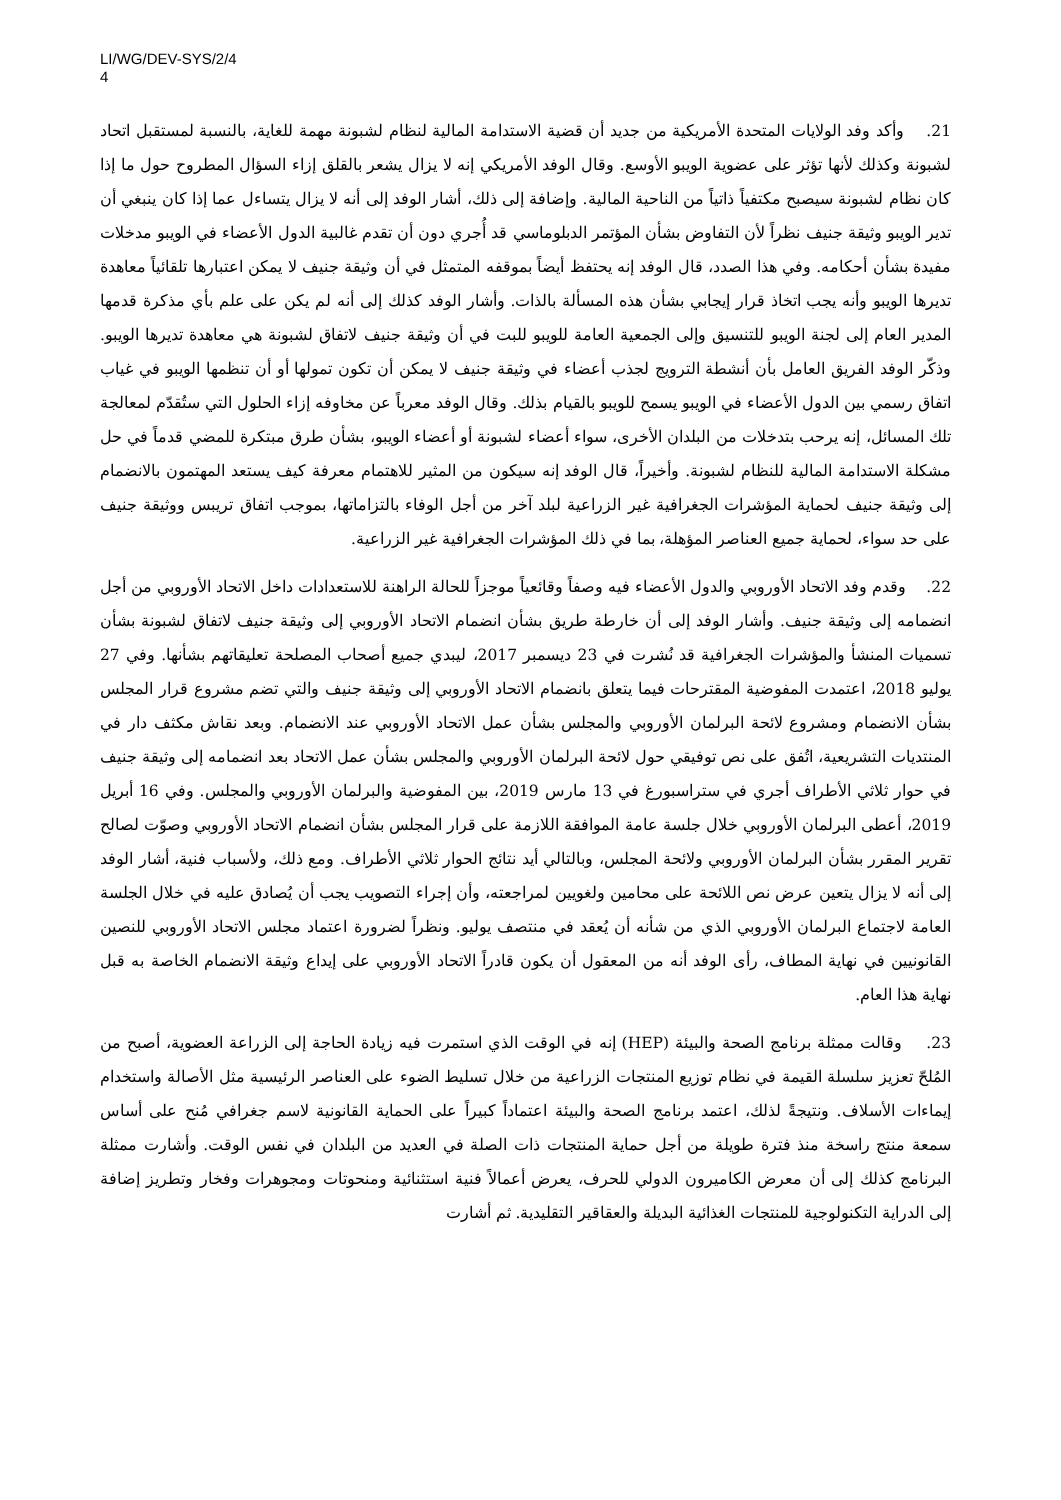LI/WG/DEV-SYS/2/4
4
21. وأكد وفد الولايات المتحدة الأمريكية من جديد أن قضية الاستدامة المالية لنظام لشبونة مهمة للغاية، بالنسبة لمستقبل اتحاد لشبونة وكذلك لأنها تؤثر على عضوية الويبو الأوسع. وقال الوفد الأمريكي إنه لا يزال يشعر بالقلق إزاء السؤال المطروح حول ما إذا كان نظام لشبونة سيصبح مكتفياً ذاتياً من الناحية المالية. وإضافة إلى ذلك، أشار الوفد إلى أنه لا يزال يتساءل عما إذا كان ينبغي أن تدير الويبو وثيقة جنيف نظراً لأن التفاوض بشأن المؤتمر الدبلوماسي قد أُجري دون أن تقدم غالبية الدول الأعضاء في الويبو مدخلات مفيدة بشأن أحكامه. وفي هذا الصدد، قال الوفد إنه يحتفظ أيضاً بموقفه المتمثل في أن وثيقة جنيف لا يمكن اعتبارها تلقائياً معاهدة تديرها الويبو وأنه يجب اتخاذ قرار إيجابي بشأن هذه المسألة بالذات. وأشار الوفد كذلك إلى أنه لم يكن على علم بأي مذكرة قدمها المدير العام إلى لجنة الويبو للتنسيق وإلى الجمعية العامة للويبو للبت في أن وثيقة جنيف لاتفاق لشبونة هي معاهدة تديرها الويبو. وذكّر الوفد الفريق العامل بأن أنشطة الترويج لجذب أعضاء في وثيقة جنيف لا يمكن أن تكون تمولها أو أن تنظمها الويبو في غياب اتفاق رسمي بين الدول الأعضاء في الويبو يسمح للويبو بالقيام بذلك. وقال الوفد معرباً عن مخاوفه إزاء الحلول التي ستُقدّم لمعالجة تلك المسائل، إنه يرحب بتدخلات من البلدان الأخرى، سواء أعضاء لشبونة أو أعضاء الويبو، بشأن طرق مبتكرة للمضي قدماً في حل مشكلة الاستدامة المالية للنظام لشبونة. وأخيراً، قال الوفد إنه سيكون من المثير للاهتمام معرفة كيف يستعد المهتمون بالانضمام إلى وثيقة جنيف لحماية المؤشرات الجغرافية غير الزراعية لبلد آخر من أجل الوفاء بالتزاماتها، بموجب اتفاق تريبس ووثيقة جنيف على حد سواء، لحماية جميع العناصر المؤهلة، بما في ذلك المؤشرات الجغرافية غير الزراعية.
22. وقدم وفد الاتحاد الأوروبي والدول الأعضاء فيه وصفاً وقائعياً موجزاً للحالة الراهنة للاستعدادات داخل الاتحاد الأوروبي من أجل انضمامه إلى وثيقة جنيف. وأشار الوفد إلى أن خارطة طريق بشأن انضمام الاتحاد الأوروبي إلى وثيقة جنيف لاتفاق لشبونة بشأن تسميات المنشأ والمؤشرات الجغرافية قد نُشرت في 23 ديسمبر 2017، ليبدي جميع أصحاب المصلحة تعليقاتهم بشأنها. وفي 27 يوليو 2018، اعتمدت المفوضية المقترحات فيما يتعلق بانضمام الاتحاد الأوروبي إلى وثيقة جنيف والتي تضم مشروع قرار المجلس بشأن الانضمام ومشروع لائحة البرلمان الأوروبي والمجلس بشأن عمل الاتحاد الأوروبي عند الانضمام. وبعد نقاش مكثف دار في المنتديات التشريعية، اتُفق على نص توفيقي حول لائحة البرلمان الأوروبي والمجلس بشأن عمل الاتحاد بعد انضمامه إلى وثيقة جنيف في حوار ثلاثي الأطراف أجري في ستراسبورغ في 13 مارس 2019، بين المفوضية والبرلمان الأوروبي والمجلس. وفي 16 أبريل 2019، أعطى البرلمان الأوروبي خلال جلسة عامة الموافقة اللازمة على قرار المجلس بشأن انضمام الاتحاد الأوروبي وصوّت لصالح تقرير المقرر بشأن البرلمان الأوروبي ولائحة المجلس، وبالتالي أيد نتائج الحوار ثلاثي الأطراف. ومع ذلك، ولأسباب فنية، أشار الوفد إلى أنه لا يزال يتعين عرض نص اللائحة على محامين ولغويين لمراجعته، وأن إجراء التصويب يجب أن يُصادق عليه في خلال الجلسة العامة لاجتماع البرلمان الأوروبي الذي من شأنه أن يُعقد في منتصف يوليو. ونظراً لضرورة اعتماد مجلس الاتحاد الأوروبي للنصين القانونيين في نهاية المطاف، رأى الوفد أنه من المعقول أن يكون قادراً الاتحاد الأوروبي على إيداع وثيقة الانضمام الخاصة به قبل نهاية هذا العام.
23. وقالت ممثلة برنامج الصحة والبيئة (HEP) إنه في الوقت الذي استمرت فيه زيادة الحاجة إلى الزراعة العضوية، أصبح من المُلحّ تعزيز سلسلة القيمة في نظام توزيع المنتجات الزراعية من خلال تسليط الضوء على العناصر الرئيسية مثل الأصالة واستخدام إيماءات الأسلاف. ونتيجةً لذلك، اعتمد برنامج الصحة والبيئة اعتماداً كبيراً على الحماية القانونية لاسم جغرافي مُنح على أساس سمعة منتج راسخة منذ فترة طويلة من أجل حماية المنتجات ذات الصلة في العديد من البلدان في نفس الوقت. وأشارت ممثلة البرنامج كذلك إلى أن معرض الكاميرون الدولي للحرف، يعرض أعمالاً فنية استثنائية ومنحوتات ومجوهرات وفخار وتطريز إضافة إلى الدراية التكنولوجية للمنتجات الغذائية البديلة والعقاقير التقليدية. ثم أشارت